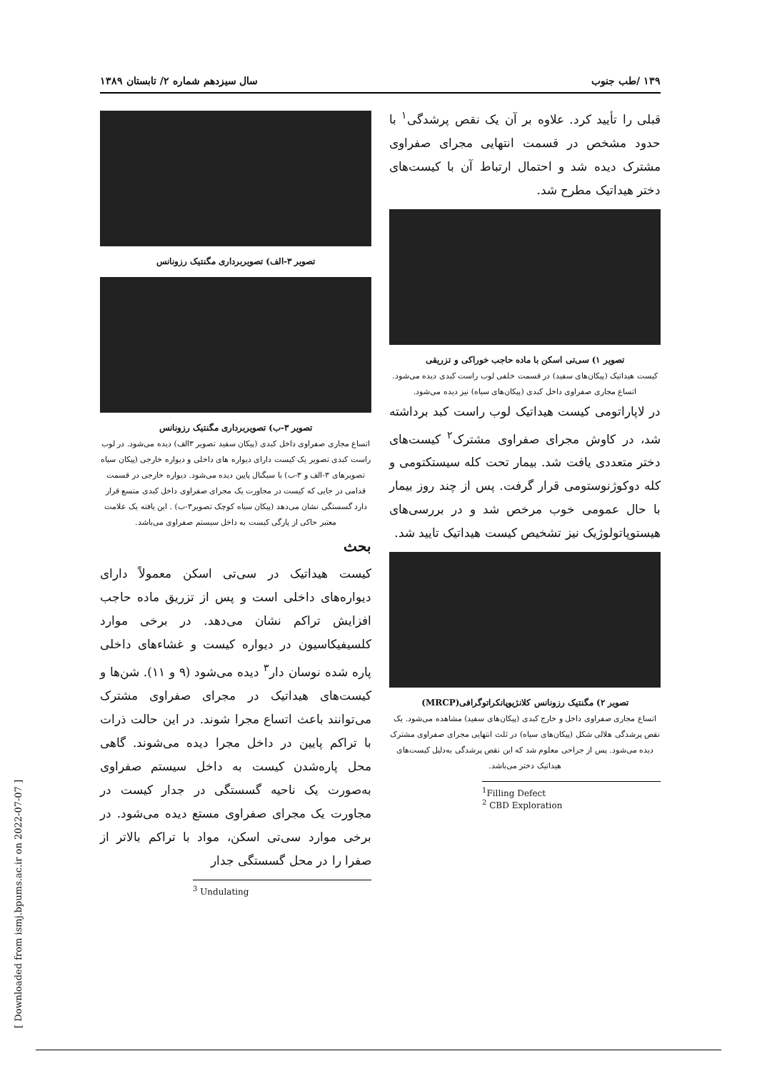۱۳۹ /طب جنوب سال سیزدهم شماره ۲/ تابستان ۱۳۸۹
قبلی را تأیید کرد. علاوه بر آن یک نقص پرشدگی<sup>۱</sup> با حدود مشخص در قسمت انتهایی مجرای صفراوی مشترک دیده شد و احتمال ارتباط آن با کیست‌های دختر هیداتیک مطرح شد.
تصویر ۱) سی‌تی اسکن با ماده حاجب خوراکی و تزریقی
کیست هیداتیک (پیکان‌های سفید) در قسمت خلفی لوب راست کبدی دیده می‌شود. اتساع مجاری صفراوی داخل کبدی (پیکان‌های سیاه) نیز دیده می‌شود.
در لاپاراتومی کیست هیداتیک لوب راست کبد برداشته شد، در کاوش مجرای صفراوی مشترک<sup>۲</sup> کیست‌های دختر متعددی یافت شد. بیمار تحت کله سیستکتومی و کله دوکوژنوستومی قرار گرفت. پس از چند روز بیمار با حال عمومی خوب مرخص شد و در بررسی‌های هیستوپاتولوژیک نیز تشخیص کیست هیداتیک تایید شد.
تصویر ۲) مگنتیک رزونانس کلانژیوپانکراتوگرافی(MRCP)
اتساع مجاری صفراوی داخل و خارج کبدی (پیکان‌های سفید) مشاهده می‌شود. یک نقص پرشدگی هلالی شکل (پیکان‌های سیاه) در ثلث انتهایی مجرای صفراوی مشترک دیده می‌شود. پس از جراحی معلوم شد که این نقص پرشدگی به‌دلیل کیست‌های هیداتیک دختر می‌باشد.
<sup>1</sup> Filling Defect
<sup>2</sup> CBD Exploration
تصویر ۳-الف) تصویربرداری مگنتیک رزونانس
تصویر ۳-ب) تصویربرداری مگنتیک رزونانس
اتساع مجاری صفراوی داخل کبدی (پیکان سفید تصویر ۳الف) دیده می‌شود. در لوب راست کبدی تصویر یک کیست دارای دیواره های داخلی و دیواره خارجی (پیکان سیاه تصویرهای ۳-الف و ۳-ب) با سیگنال پایین دیده می‌شود. دیواره خارجی در قسمت قدامی در جایی که کیست در مجاورت یک مجرای صفراوی داخل کبدی متسع قرار دارد گسستگی نشان می‌دهد (پیکان سیاه کوچک تصویر۳-ب) . این یافته یک علامت معتبر حاکی از پارگی کیست به داخل سیستم صفراوی می‌باشد.
بحث
کیست هیداتیک در سی‌تی اسکن معمولاً دارای دیواره‌های داخلی است و پس از تزریق ماده حاجب افزایش تراکم نشان می‌دهد. در برخی موارد کلسیفیکاسیون در دیواره کیست و غشاءهای داخلی پاره شده نوسان دار<sup>۳</sup> دیده می‌شود (۹ و ۱۱). شن‌ها و کیست‌های هیداتیک در مجرای صفراوی مشترک می‌توانند باعث اتساع مجرا شوند. در این حالت ذرات با تراکم پایین در داخل مجرا دیده می‌شوند. گاهی محل پاره‌شدن کیست به داخل سیستم صفراوی به‌صورت یک ناحیه گسستگی در جدار کیست در مجاورت یک مجرای صفراوی مستع دیده می‌شود. در برخی موارد سی‌تی اسکن، مواد با تراکم بالاتر از صفرا را در محل گسستگی جدار
<sup>3</sup> Undulating
[ Downloaded from ismj.bpums.ac.ir on 2022-07-07 ]